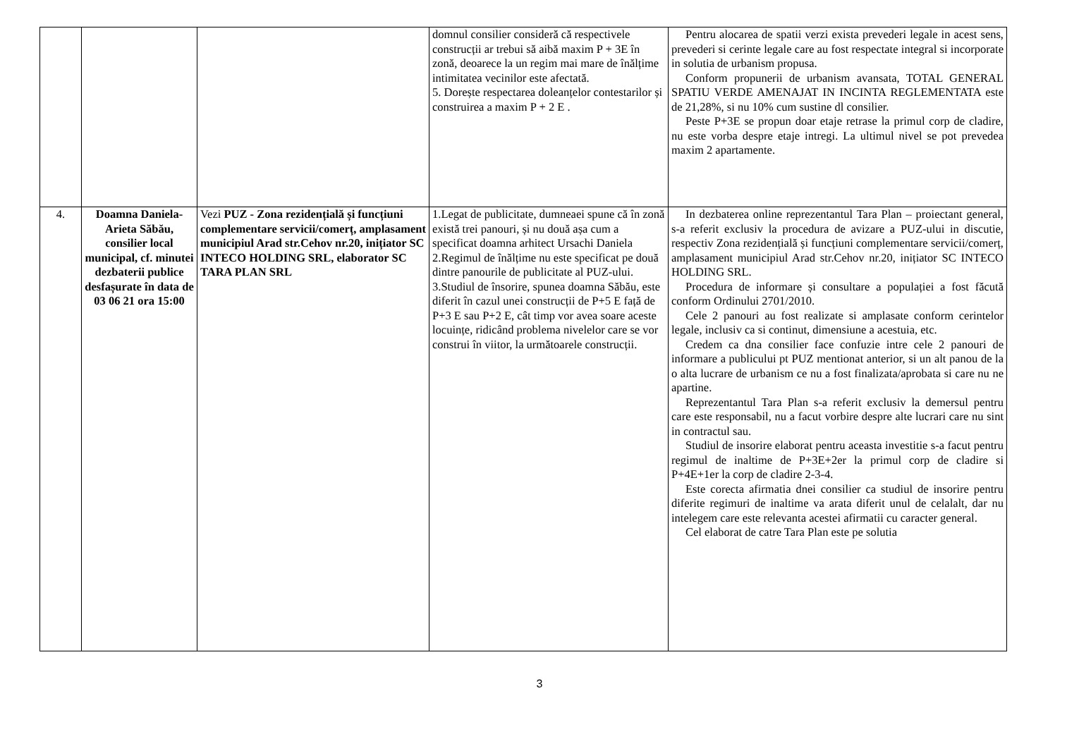| | | | domnul consilier consideră că respectivele construcții ar trebui să aibă maxim P + 3E în zonă, deoarece la un regim mai mare de înălțime intimitatea vecinilor este afectată. 5. Dorește respectarea doleanțelor contestarilor și construirea a maxim P + 2 E . | Pentru alocarea de spatii verzi exista prevederi legale in acest sens, prevederi si cerinte legale care au fost respectate integral si incorporate in solutia de urbanism propusa. Conform propunerii de urbanism avansata, TOTAL GENERAL SPATIU VERDE AMENAJAT IN INCINTA REGLEMENTATA este de 21,28%, si nu 10% cum sustine dl consilier. Peste P+3E se propun doar etaje retrase la primul corp de cladire, nu este vorba despre etaje intregi. La ultimul nivel se pot prevedea maxim 2 apartamente. |
| 4. | Doamna Daniela-Arieta Săbău, consilier local municipal, cf. minutei dezbaterii publice desfașurate în data de 03 06 21 ora 15:00 | Vezi PUZ - Zona rezidențială și funcțiuni complementare servicii/comerț, amplasament municipiul Arad str.Cehov nr.20, inițiator SC INTECO HOLDING SRL, elaborator SC TARA PLAN SRL | 1.Legat de publicitate, dumneaei spune că în zonă există trei panouri, și nu două așa cum a specificat doamna arhitect Ursachi Daniela 2.Regimul de înălțime nu este specificat pe două dintre panourile de publicitate al PUZ-ului. 3.Studiul de însorire, spunea doamna Săbău, este diferit în cazul unei construcții de P+5 E față de P+3 E sau P+2 E, cât timp vor avea soare aceste locuințe, ridicând problema nivelelor care se vor construi în viitor, la următoarele construcții. | In dezbaterea online reprezentantul Tara Plan – proiectant general, s-a referit exclusiv la procedura de avizare a PUZ-ului in discutie, respectiv Zona rezidențială și funcțiuni complementare servicii/comerț, amplasament municipiul Arad str.Cehov nr.20, inițiator SC INTECO HOLDING SRL. Procedura de informare și consultare a populației a fost făcută conform Ordinului 2701/2010. Cele 2 panouri au fost realizate si amplasate conform cerintelor legale, inclusiv ca si continut, dimensiune a acestuia, etc. Credem ca dna consilier face confuzie intre cele 2 panouri de informare a publicului pt PUZ mentionat anterior, si un alt panou de la o alta lucrare de urbanism ce nu a fost finalizata/aprobata si care nu ne apartine. Reprezentantul Tara Plan s-a referit exclusiv la demersul pentru care este responsabil, nu a facut vorbire despre alte lucrari care nu sint in contractul sau. Studiul de insorire elaborat pentru aceasta investitie s-a facut pentru regimul de inaltime de P+3E+2er la primul corp de cladire si P+4E+1er la corp de cladire 2-3-4. Este corecta afirmatia dnei consilier ca studiul de insorire pentru diferite regimuri de inaltime va arata diferit unul de celalalt, dar nu intelegem care este relevanta acestei afirmatii cu caracter general. Cel elaborat de catre Tara Plan este pe solutia |
3